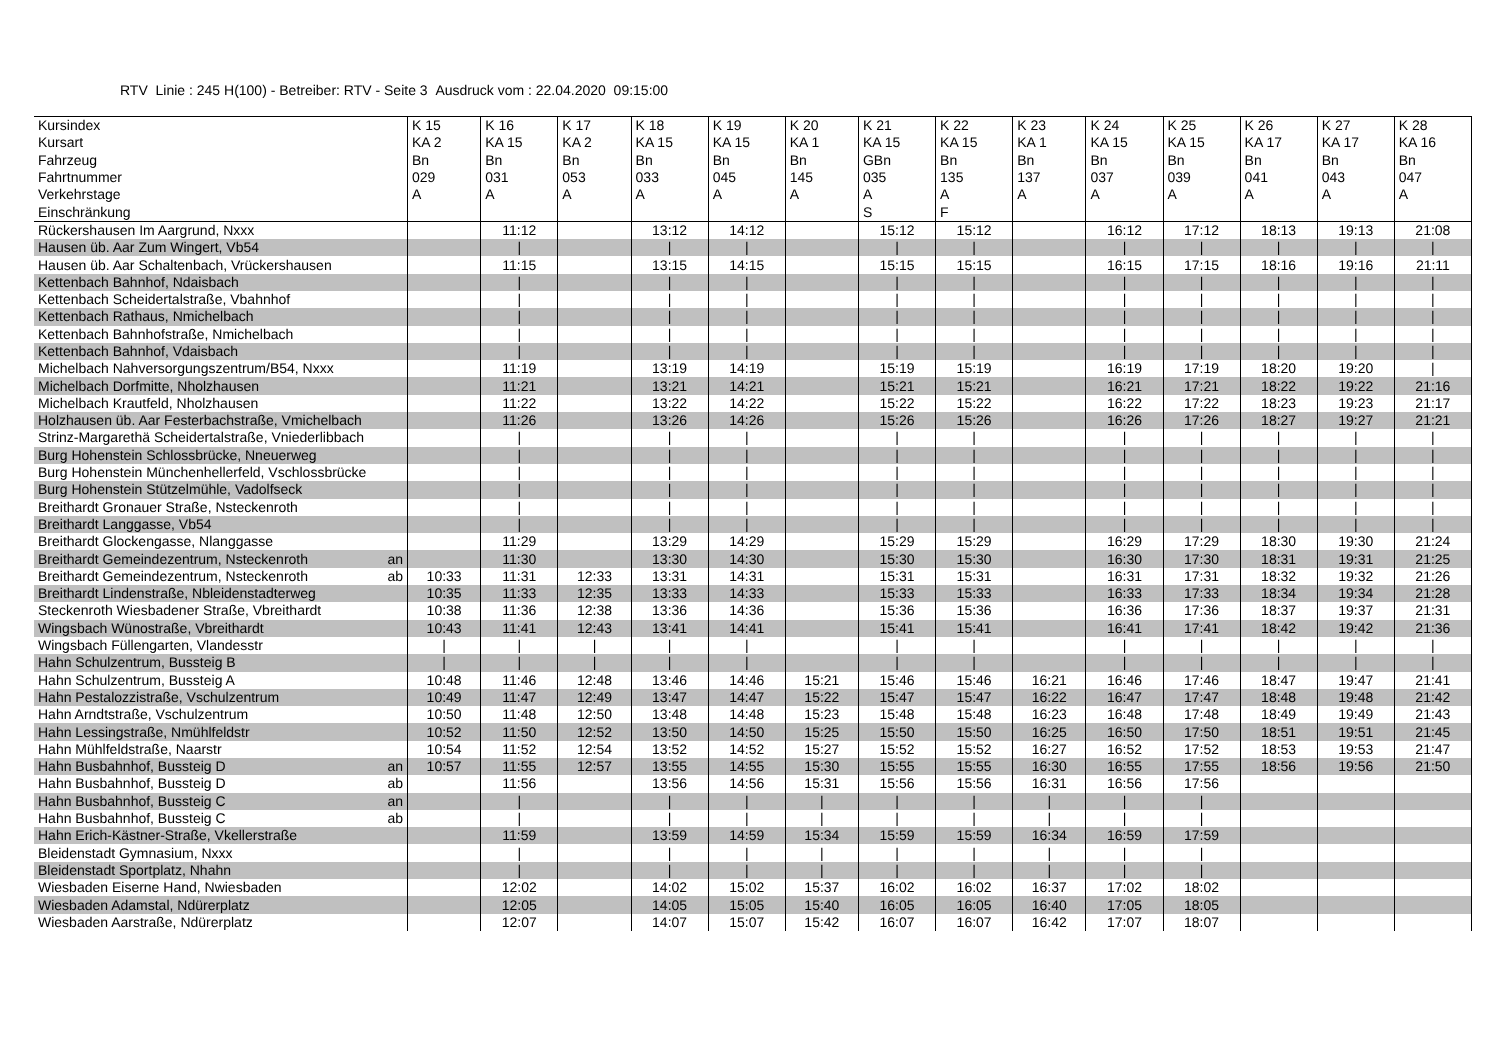RTV Linie : 245 H(100) - Betreiber: RTV - Seite 3 Ausdruck vom : 22.04.2020 09:15:00
| Kursindex | K 15 | K 16 | K 17 | K 18 | K 19 | K 20 | K 21 | K 22 | K 23 | K 24 | K 25 | K 26 | K 27 | K 28 |
| --- | --- | --- | --- | --- | --- | --- | --- | --- | --- | --- | --- | --- | --- | --- |
| Kursart | KA 2 | KA 15 | KA 2 | KA 15 | KA 15 | KA 1 | KA 15 | KA 15 | KA 1 | KA 15 | KA 15 | KA 17 | KA 17 | KA 16 |
| Fahrzeug | Bn | Bn | Bn | Bn | Bn | Bn | GBn | Bn | Bn | Bn | Bn | Bn | Bn | Bn |
| Fahrtnummer | 029 | 031 | 053 | 033 | 045 | 145 | 035 | 135 | 137 | 037 | 039 | 041 | 043 | 047 |
| Verkehrstage | A | A | A | A | A | A | A | A | A | A | A | A | A | A |
| Einschränkung | | | | | | | S | F | | | | | | |
| Rückershausen Im Aargrund, Nxxx | | 11:12 | | 13:12 | 14:12 | | 15:12 | 15:12 | | 16:12 | 17:12 | 18:13 | 19:13 | 21:08 |
| Hausen üb. Aar Zum Wingert, Vb54 | | / | | / | / | | / | / | | / | / | / | / | / |
| Hausen üb. Aar Schaltenbach, Vrückershausen | | 11:15 | | 13:15 | 14:15 | | 15:15 | 15:15 | | 16:15 | 17:15 | 18:16 | 19:16 | 21:11 |
| Kettenbach Bahnhof, Ndaisbach | | / | | / | / | | / | / | | / | / | / | / | / |
| Kettenbach Scheidertalstraße, Vbahnhof | | / | | / | / | | / | / | | / | / | / | / | / |
| Kettenbach Rathaus, Nmichelbach | | / | | / | / | | / | / | | / | / | / | / | / |
| Kettenbach Bahnhofstraße, Nmichelbach | | / | | / | / | | / | / | | / | / | / | / | / |
| Kettenbach Bahnhof, Vdaisbach | | / | | / | / | | / | / | | / | / | / | / | / |
| Michelbach Nahversorgungszentrum/B54, Nxxx | | 11:19 | | 13:19 | 14:19 | | 15:19 | 15:19 | | 16:19 | 17:19 | 18:20 | 19:20 | / |
| Michelbach Dorfmitte, Nholzhausen | | 11:21 | | 13:21 | 14:21 | | 15:21 | 15:21 | | 16:21 | 17:21 | 18:22 | 19:22 | 21:16 |
| Michelbach Krautfeld, Nholzhausen | | 11:22 | | 13:22 | 14:22 | | 15:22 | 15:22 | | 16:22 | 17:22 | 18:23 | 19:23 | 21:17 |
| Holzhausen üb. Aar Festerbachstraße, Vmichelbach | | 11:26 | | 13:26 | 14:26 | | 15:26 | 15:26 | | 16:26 | 17:26 | 18:27 | 19:27 | 21:21 |
| Strinz-Margarethä Scheidertalstraße, Vniederlibbach | | / | | / | / | | / | / | | / | / | / | / | / |
| Burg Hohenstein Schlossbrücke, Nneuerweg | | / | | / | / | | / | / | | / | / | / | / | / |
| Burg Hohenstein Münchenhellerfeld, Vschlossbrücke | | / | | / | / | | / | / | | / | / | / | / | / |
| Burg Hohenstein Stützelmühle, Vadolfseck | | / | | / | / | | / | / | | / | / | / | / | / |
| Breithardt Gronauer Straße, Nsteckenroth | | / | | / | / | | / | / | | / | / | / | / | / |
| Breithardt Langgasse, Vb54 | | / | | / | / | | / | / | | / | / | / | / | / |
| Breithardt Glockengasse, Nlanggasse | | 11:29 | | 13:29 | 14:29 | | 15:29 | 15:29 | | 16:29 | 17:29 | 18:30 | 19:30 | 21:24 |
| Breithardt Gemeindezentrum, Nsteckenroth an | | 11:30 | | 13:30 | 14:30 | | 15:30 | 15:30 | | 16:30 | 17:30 | 18:31 | 19:31 | 21:25 |
| Breithardt Gemeindezentrum, Nsteckenroth ab | 10:33 | 11:31 | 12:33 | 13:31 | 14:31 | | 15:31 | 15:31 | | 16:31 | 17:31 | 18:32 | 19:32 | 21:26 |
| Breithardt Lindenstraße, Nbleidenstadterweg | 10:35 | 11:33 | 12:35 | 13:33 | 14:33 | | 15:33 | 15:33 | | 16:33 | 17:33 | 18:34 | 19:34 | 21:28 |
| Steckenroth Wiesbadener Straße, Vbreithardt | 10:38 | 11:36 | 12:38 | 13:36 | 14:36 | | 15:36 | 15:36 | | 16:36 | 17:36 | 18:37 | 19:37 | 21:31 |
| Wingsbach Wünostraße, Vbreithardt | 10:43 | 11:41 | 12:43 | 13:41 | 14:41 | | 15:41 | 15:41 | | 16:41 | 17:41 | 18:42 | 19:42 | 21:36 |
| Wingsbach Füllengarten, Vlandesstr | / | / | / | / | / | | / | / | | / | / | / | / | / |
| Hahn Schulzentrum, Bussteig B | / | / | / | / | / | | / | / | | / | / | / | / | / |
| Hahn Schulzentrum, Bussteig A | 10:48 | 11:46 | 12:48 | 13:46 | 14:46 | 15:21 | 15:46 | 15:46 | 16:21 | 16:46 | 17:46 | 18:47 | 19:47 | 21:41 |
| Hahn Pestalozzistraße, Vschulzentrum | 10:49 | 11:47 | 12:49 | 13:47 | 14:47 | 15:22 | 15:47 | 15:47 | 16:22 | 16:47 | 17:47 | 18:48 | 19:48 | 21:42 |
| Hahn Arndtstraße, Vschulzentrum | 10:50 | 11:48 | 12:50 | 13:48 | 14:48 | 15:23 | 15:48 | 15:48 | 16:23 | 16:48 | 17:48 | 18:49 | 19:49 | 21:43 |
| Hahn Lessingstraße, Nmühlfeldstr | 10:52 | 11:50 | 12:52 | 13:50 | 14:50 | 15:25 | 15:50 | 15:50 | 16:25 | 16:50 | 17:50 | 18:51 | 19:51 | 21:45 |
| Hahn Mühlfeldstraße, Naarstr | 10:54 | 11:52 | 12:54 | 13:52 | 14:52 | 15:27 | 15:52 | 15:52 | 16:27 | 16:52 | 17:52 | 18:53 | 19:53 | 21:47 |
| Hahn Busbahnhof, Bussteig D an | 10:57 | 11:55 | 12:57 | 13:55 | 14:55 | 15:30 | 15:55 | 15:55 | 16:30 | 16:55 | 17:55 | 18:56 | 19:56 | 21:50 |
| Hahn Busbahnhof, Bussteig D ab | | 11:56 | | 13:56 | 14:56 | 15:31 | 15:56 | 15:56 | 16:31 | 16:56 | 17:56 | | | |
| Hahn Busbahnhof, Bussteig C an | | / | | / | / | / | / | / | / | / | / | | | |
| Hahn Busbahnhof, Bussteig C ab | | / | | / | / | / | / | / | / | / | / | | | |
| Hahn Erich-Kästner-Straße, Vkellerstraße | | 11:59 | | 13:59 | 14:59 | 15:34 | 15:59 | 15:59 | 16:34 | 16:59 | 17:59 | | | |
| Bleidenstadt Gymnasium, Nxxx | | / | | / | / | / | / | / | / | / | / | | | |
| Bleidenstadt Sportplatz, Nhahn | | / | | / | / | / | / | / | / | / | / | | | |
| Wiesbaden Eiserne Hand, Nwiesbaden | | 12:02 | | 14:02 | 15:02 | 15:37 | 16:02 | 16:02 | 16:37 | 17:02 | 18:02 | | | |
| Wiesbaden Adamstal, Ndürerplatz | | 12:05 | | 14:05 | 15:05 | 15:40 | 16:05 | 16:05 | 16:40 | 17:05 | 18:05 | | | |
| Wiesbaden Aarstraße, Ndürerplatz | | 12:07 | | 14:07 | 15:07 | 15:42 | 16:07 | 16:07 | 16:42 | 17:07 | 18:07 | | | |